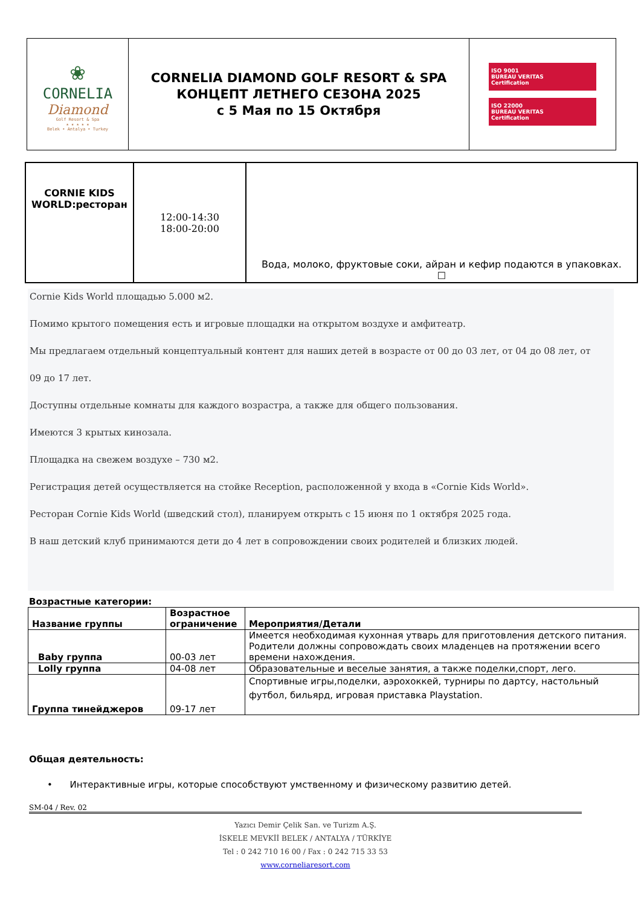| ❀ CORNELIA Diamond Golf Resort & Spa ★ ★ ★ ★ ★ Belek • Antalya • Turkey | CORNELIA DIAMOND GOLF RESORT & SPA КОНЦЕПТ ЛЕТНЕГО СЕЗОНА 2025 с 5 Мая по 15 Октября | ISO 9001 BUREAU VERITAS Certification ISO 22000 BUREAU VERITAS Certification |
| CORNIE KIDS WORLD:ресторан | 12:00-14:30 18:00-20:00 | Вода, молоко, фруктовые соки, айран и кефир подаются в упаковках. ☐ |
Cornie Kids World площадью 5.000 м2.
Помимо крытого помещения есть и игровые площадки на открытом воздухе и амфитеатр.
Мы предлагаем отдельный концептуальный контент для наших детей в возрасте от 00 до 03 лет, от 04 до 08 лет, от
09 до 17 лет.
Доступны отдельные комнаты для каждого возрастра, а также для общего пользования.
Имеются 3 крытых кинозала.
Площадка на свежем воздухе – 730 м2.
Регистрация детей осуществляется на стойке Reception, расположенной у входа в «Cornie Kids World».
Ресторан Cornie Kids World (шведский стол), планируем открыть с 15 июня по 1 октября 2025 года.
В наш детский клуб принимаются дети до 4 лет в сопровождении своих родителей и близких людей.
Возрастные категории:
| Название группы | Возрастное ограничение | Мероприятия/Детали |
| --- | --- | --- |
| Baby группа | 00-03 лет | Имеется необходимая кухонная утварь для приготовления детского питания. Родители должны сопровождать своих младенцев на протяжении всего времени нахождения. |
| Lolly группа | 04-08 лет | Образовательные и веселые занятия, а также поделки,спорт, лего. |
| Группа тинейджеров | 09-17 лет | Спортивные игры,поделки, аэрохоккей, турниры по дартсу, настольный футбол, бильярд, игровая приставка Playstation. |
Общая деятельность:
• Интерактивные игры, которые способствуют умственному и физическому развитию детей.
SM-04 / Rev. 02
Yazıcı Demir Çelik San. ve Turizm A.Ş.
İSKELE MEVKİİ BELEK / ANTALYA / TÜRKİYE
Tel : 0 242 710 16 00 / Fax : 0 242 715 33 53
www.corneliaresort.com